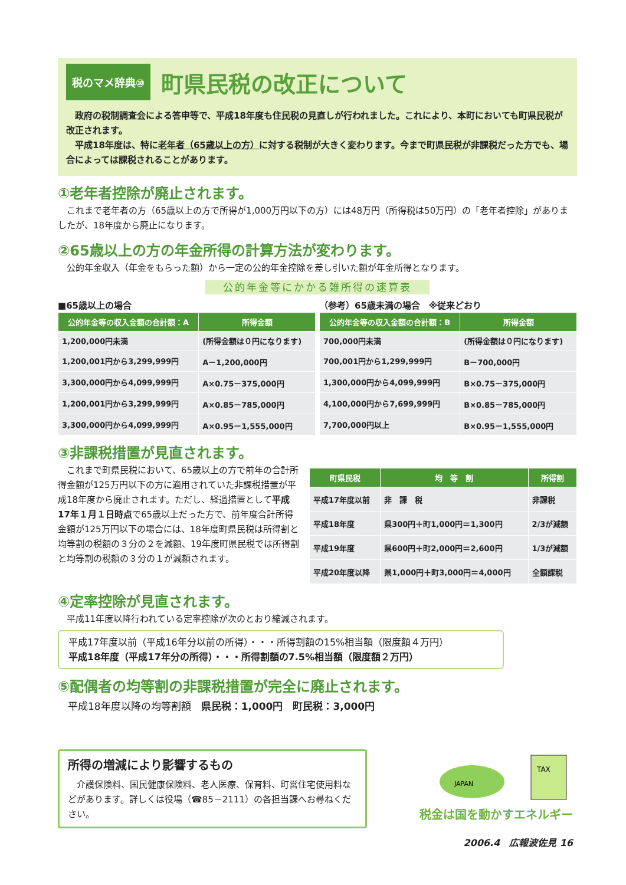税のマメ辞典⑩
町県民税の改正について
　政府の税制調査会による答申等で、平成18年度も住民税の見直しが行われました。これにより、本町においても町県民税が改正されます。
　平成18年度は、特に老年者（65歳以上の方）に対する税制が大きく変わります。今まで町県民税が非課税だった方でも、場合によっては課税されることがあります。
①老年者控除が廃止されます。
これまで老年者の方（65歳以上の方で所得が1,000万円以下の方）には48万円（所得税は50万円）の「老年者控除」がありましたが、18年度から廃止になります。
②65歳以上の方の年金所得の計算方法が変わります。
公的年金収入（年金をもらった額）から一定の公的年金控除を差し引いた額が年金所得となります。
公的年金等にかかる雑所得の速算表
■65歳以上の場合
| 公的年金等の収入金額の合計額：A | 所得金額 |
| --- | --- |
| 1,200,000円未満 | (所得金額は０円になります) |
| 1,200,001円から3,299,999円 | A－1,200,000円 |
| 3,300,000円から4,099,999円 | A×0.75－375,000円 |
| 1,200,001円から3,299,999円 | A×0.85－785,000円 |
| 3,300,000円から4,099,999円 | A×0.95－1,555,000円 |
（参考）65歳未満の場合　※従来どおり
| 公的年金等の収入金額の合計額：B | 所得金額 |
| --- | --- |
| 700,000円未満 | (所得金額は０円になります) |
| 700,001円から1,299,999円 | B－700,000円 |
| 1,300,000円から4,099,999円 | B×0.75－375,000円 |
| 4,100,000円から7,699,999円 | B×0.85－785,000円 |
| 7,700,000円以上 | B×0.95－1,555,000円 |
③非課税措置が見直されます。
これまで町県民税において、65歳以上の方で前年の合計所得金額が125万円以下の方に適用されていた非課税措置が平成18年度から廃止されます。ただし、経過措置として平成17年１月１日時点で65歳以上だった方で、前年度合計所得金額が125万円以下の場合には、18年度町県民税は所得割と均等割の税額の３分の２を減額、19年度町県民税では所得割と均等割の税額の３分の１が減額されます。
| 町県民税 | 均 等 割 | 所得割 |
| --- | --- | --- |
| 平成17年度以前 | 非 課 税 | 非課税 |
| 平成18年度 | 県300円＋町1,000円＝1,300円 | 2/3が減額 |
| 平成19年度 | 県600円＋町2,000円＝2,600円 | 1/3が減額 |
| 平成20年度以降 | 県1,000円＋町3,000円＝4,000円 | 全額課税 |
④定率控除が見直されます。
平成11年度以降行われている定率控除が次のとおり縮減されます。
平成17年度以前（平成16年分以前の所得）・・・所得割額の15%相当額（限度額４万円）
平成18年度（平成17年分の所得）・・・所得割額の7.5%相当額（限度額２万円）
⑤配偶者の均等割の非課税措置が完全に廃止されます。
平成18年度以降の均等割額　県民税：1,000円　町民税：3,000円
所得の増減により影響するもの
　介護保険料、国民健康保険料、老人医療、保育料、町営住宅使用料などがあります。詳しくは役場（☎85－2111）の各担当課へお尋ねください。
TAX
JAPAN
税金は国を動かすエネルギー
2006.4　広報波佐見 16